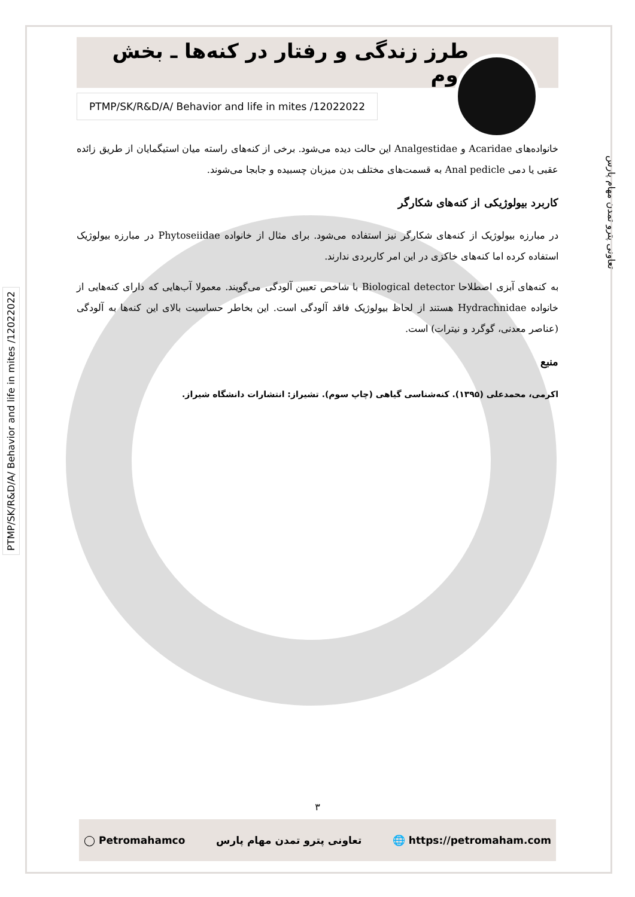تعاونی پترو تمدن مهام پارس
PTMP/SK/R&D/A/ Behavior and life in mites /12022022
طرز زندگی و رفتار در کنه‌ها ـ بخش دوم
PTMP/SK/R&D/A/ Behavior and life in mites /12022022
خانواده‌های Acaridae و Analgestidae این حالت دیده می‌شود. برخی از کنه‌های راسته میان استیگمایان از طریق زائده عقبی یا دمی Anal pedicle به قسمت‌های مختلف بدن میزبان چسبیده و جابجا می‌شوند.
کاربرد بیولوژیکی از کنه‌های شکارگر
در مبارزه بیولوژیک از کنه‌های شکارگر نیز استفاده می‌شود. برای مثال از خانواده Phytoseiidae در مبارزه بیولوژیک استفاده کرده اما کنه‌های خاکزی در این امر کاربردی ندارند.
به کنه‌های آبزی اصطلاحا Biological detector با شاخص تعیین آلودگی می‌گویند. معمولا آب‌هایی که دارای کنه‌هایی از خانواده Hydrachnidae هستند از لحاظ بیولوژیک فاقد آلودگی است. این بخاطر حساسیت بالای این کنه‌ها به آلودگی (عناصر معدنی، گوگرد و نیترات) است.
منبع
اکرمی، محمدعلی (۱۳۹۵). کنه‌شناسی گیاهی (چاپ سوم). تشیراز: انتشارات دانشگاه شیراز.
۳
◯ Petromahamco تعاونی پترو تمدن مهام پارس 🌐 https://petromaham.com